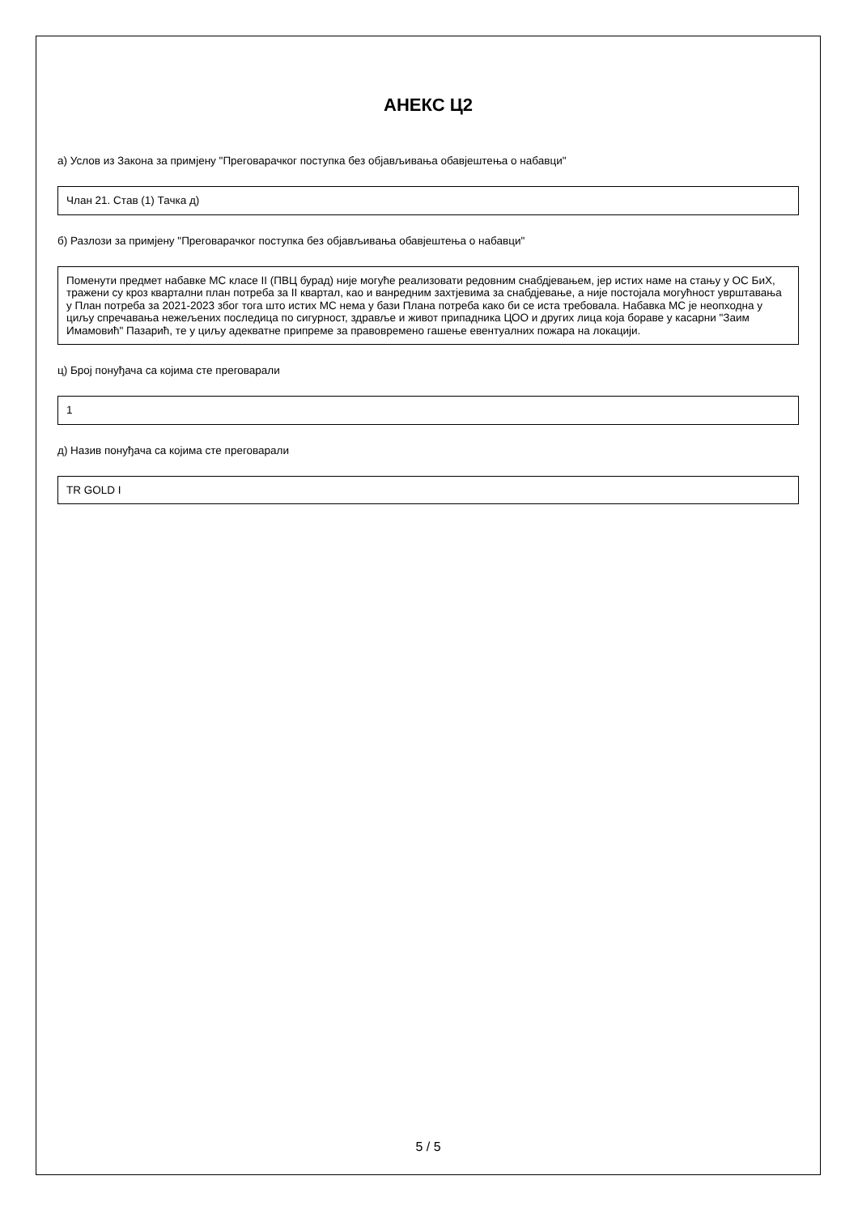АНЕКС Ц2
а) Услов из Закона за примјену "Преговарачког поступка без објављивања обавјештења о набавци"
Члан 21. Став (1) Тачка д)
б) Разлози за примјену "Преговарачког поступка без објављивања обавјештења о набавци"
Поменути предмет набавке МС класе II (ПВЦ бурад) није могуће реализовати редовним снабдјевањем, јер истих наме на стању у ОС БиХ, тражени су кроз квартални план потреба за II квартал, као и ванредним захтјевима за снабдјевање, а није постојала могућност уврштавања у План потреба за 2021-2023 због тога што истих МС нема у бази Плана потреба како би се иста требовала. Набавка МС је неопходна у циљу спречавања нежељених последица по сигурност, здравље и живот припадника ЦОО и других лица која бораве у касарни "Заим Имамовић" Пазарић, те у циљу адекватне припреме за правовремено гашење евентуалних пожара на локацији.
ц) Број понуђача са којима сте преговарали
1
д) Назив понуђача са којима сте преговарали
TR GOLD I
5 / 5